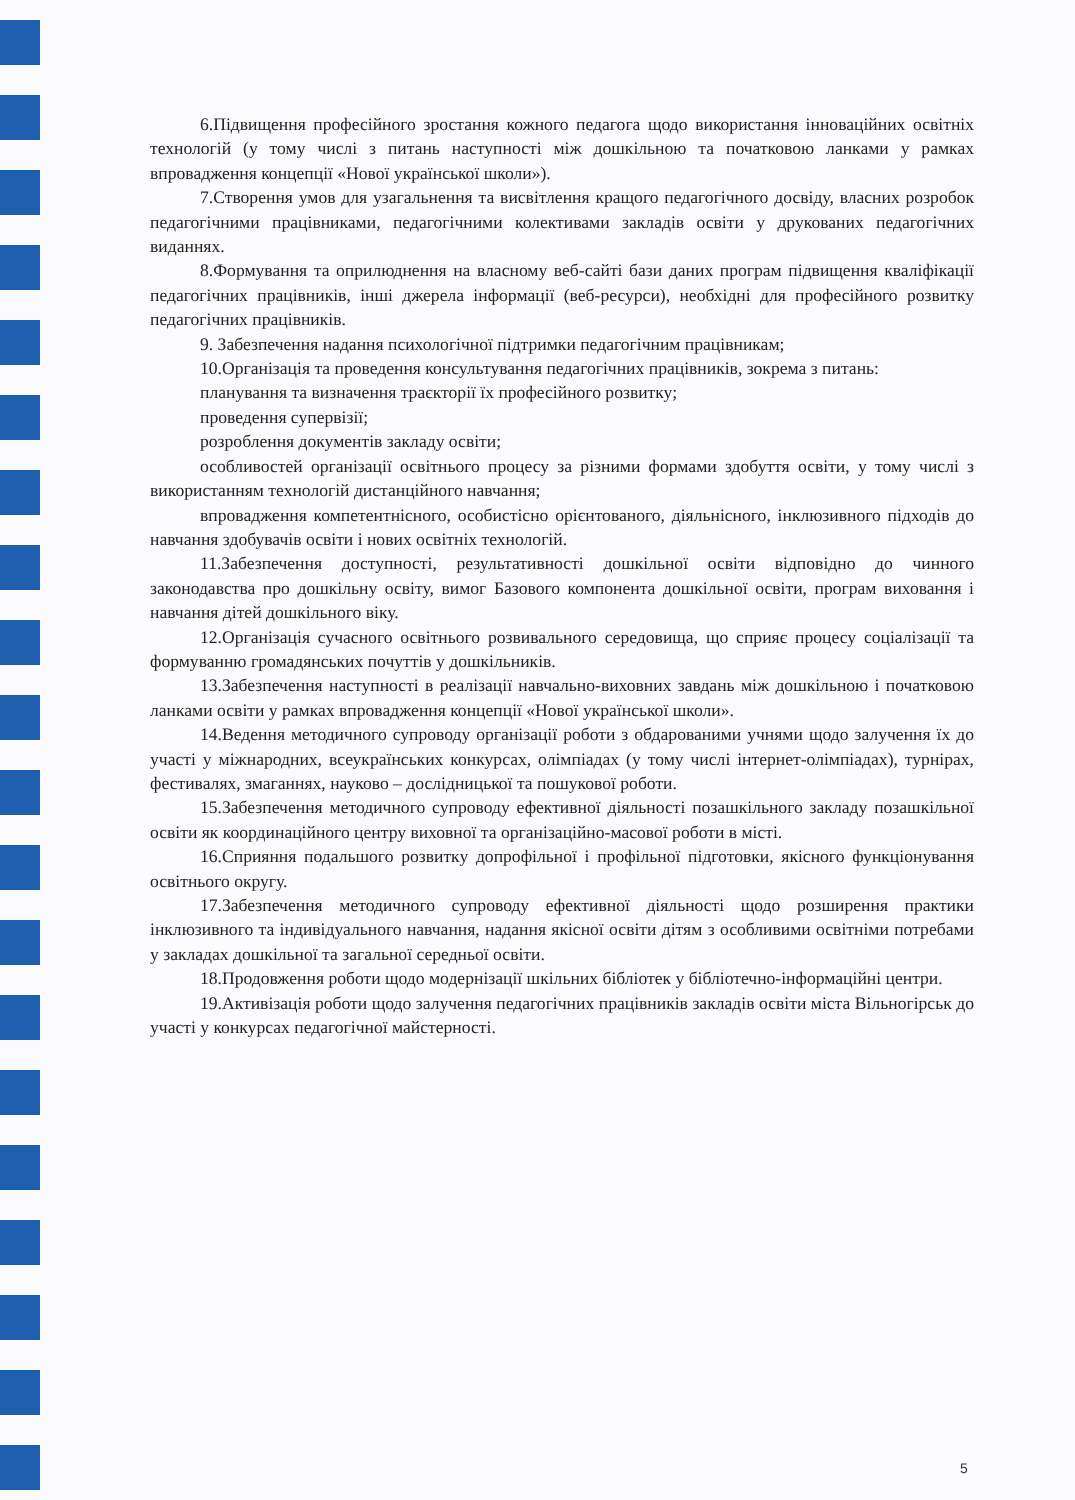6.Підвищення професійного зростання кожного педагога щодо використання інноваційних освітніх технологій (у тому числі з питань наступності між дошкільною та початковою ланками у рамках впровадження концепції «Нової української школи»).
7.Створення умов для узагальнення та висвітлення кращого педагогічного досвіду, власних розробок педагогічними працівниками, педагогічними колективами закладів освіти у друкованих педагогічних виданнях.
8.Формування та оприлюднення на власному веб-сайті бази даних програм підвищення кваліфікації педагогічних працівників, інші джерела інформації (веб-ресурси), необхідні для професійного розвитку педагогічних працівників.
9. Забезпечення надання психологічної підтримки педагогічним працівникам;
10.Організація та проведення консультування педагогічних працівників, зокрема з питань:
планування та визначення траєкторії їх професійного розвитку;
проведення супервізії;
розроблення документів закладу освіти;
особливостей організації освітнього процесу за різними формами здобуття освіти, у тому числі з використанням технологій дистанційного навчання;
впровадження компетентнісного, особистісно орієнтованого, діяльнісного, інклюзивного підходів до навчання здобувачів освіти і нових освітніх технологій.
11.Забезпечення доступності, результативності дошкільної освіти відповідно до чинного законодавства про дошкільну освіту, вимог Базового компонента дошкільної освіти, програм виховання і навчання дітей дошкільного віку.
12.Організація сучасного освітнього розвивального середовища, що сприяє процесу соціалізації та формуванню громадянських почуттів у дошкільників.
13.Забезпечення наступності в реалізації навчально-виховних завдань між дошкільною і початковою ланками освіти у рамках впровадження концепції «Нової української школи».
14.Ведення методичного супроводу організації роботи з обдарованими учнями щодо залучення їх до участі у міжнародних, всеукраїнських конкурсах, олімпіадах (у тому числі інтернет-олімпіадах), турнірах, фестивалях, змаганнях, науково – дослідницької та пошукової роботи.
15.Забезпечення методичного супроводу ефективної діяльності позашкільного закладу позашкільної освіти як координаційного центру виховної та організаційно-масової роботи в місті.
16.Сприяння подальшого розвитку допрофільної і профільної підготовки, якісного функціонування освітнього округу.
17.Забезпечення методичного супроводу ефективної діяльності щодо розширення практики інклюзивного та індивідуального навчання, надання якісної освіти дітям з особливими освітніми потребами у закладах дошкільної та загальної середньої освіти.
18.Продовження роботи щодо модернізації шкільних бібліотек у бібліотечно-інформаційні центри.
19.Активізація роботи щодо залучення педагогічних працівників закладів освіти міста Вільногірськ до участі у конкурсах педагогічної майстерності.
5